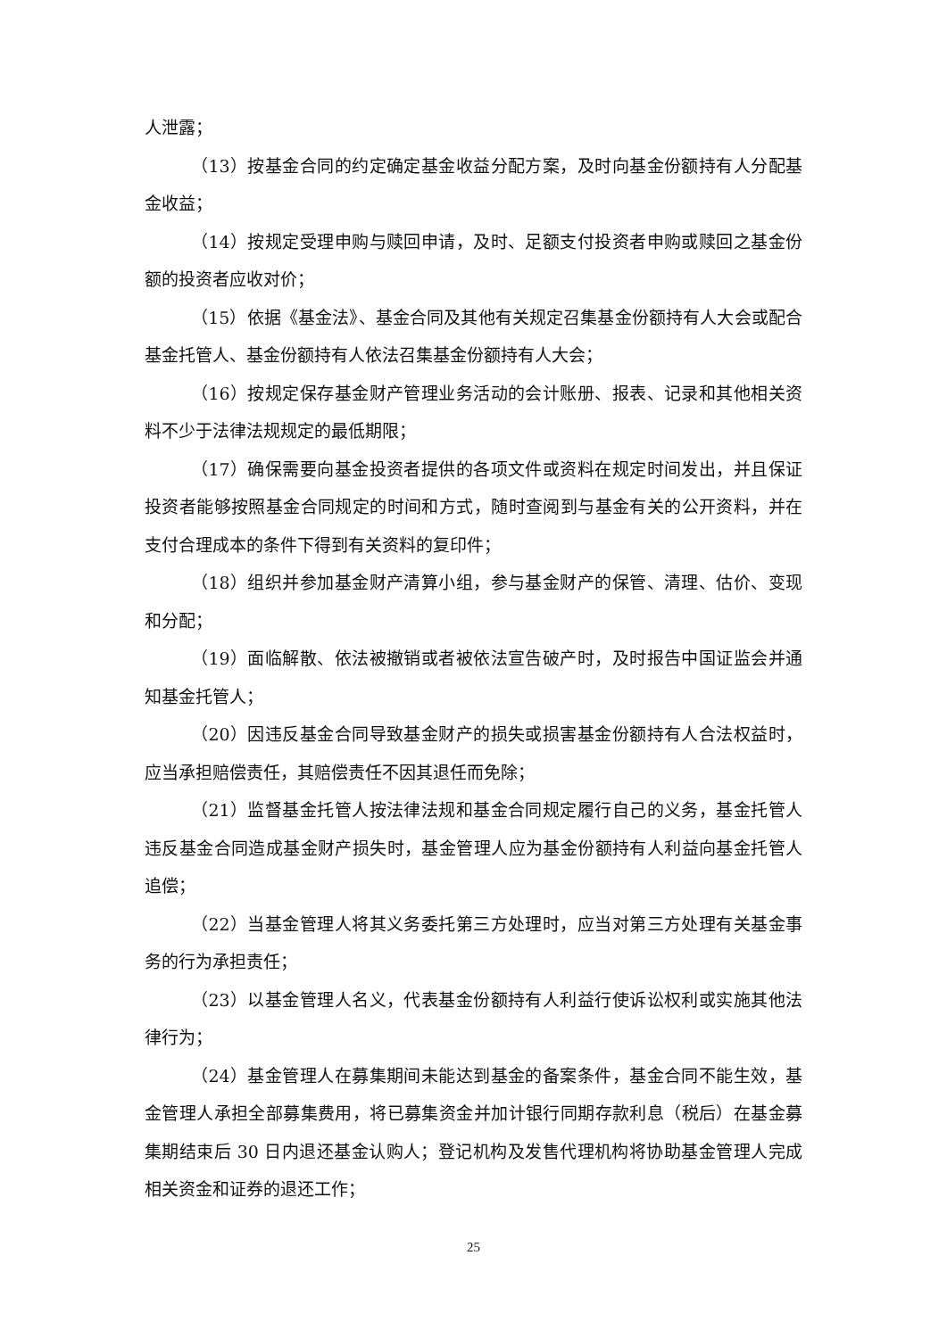人泄露；
（13）按基金合同的约定确定基金收益分配方案，及时向基金份额持有人分配基金收益；
（14）按规定受理申购与赎回申请，及时、足额支付投资者申购或赎回之基金份额的投资者应收对价；
（15）依据《基金法》、基金合同及其他有关规定召集基金份额持有人大会或配合基金托管人、基金份额持有人依法召集基金份额持有人大会；
（16）按规定保存基金财产管理业务活动的会计账册、报表、记录和其他相关资料不少于法律法规规定的最低期限；
（17）确保需要向基金投资者提供的各项文件或资料在规定时间发出，并且保证投资者能够按照基金合同规定的时间和方式，随时查阅到与基金有关的公开资料，并在支付合理成本的条件下得到有关资料的复印件；
（18）组织并参加基金财产清算小组，参与基金财产的保管、清理、估价、变现和分配；
（19）面临解散、依法被撤销或者被依法宣告破产时，及时报告中国证监会并通知基金托管人；
（20）因违反基金合同导致基金财产的损失或损害基金份额持有人合法权益时，应当承担赔偿责任，其赔偿责任不因其退任而免除；
（21）监督基金托管人按法律法规和基金合同规定履行自己的义务，基金托管人违反基金合同造成基金财产损失时，基金管理人应为基金份额持有人利益向基金托管人追偿；
（22）当基金管理人将其义务委托第三方处理时，应当对第三方处理有关基金事务的行为承担责任；
（23）以基金管理人名义，代表基金份额持有人利益行使诉讼权利或实施其他法律行为；
（24）基金管理人在募集期间未能达到基金的备案条件，基金合同不能生效，基金管理人承担全部募集费用，将已募集资金并加计银行同期存款利息（税后）在基金募集期结束后 30 日内退还基金认购人；登记机构及发售代理机构将协助基金管理人完成相关资金和证券的退还工作；
25